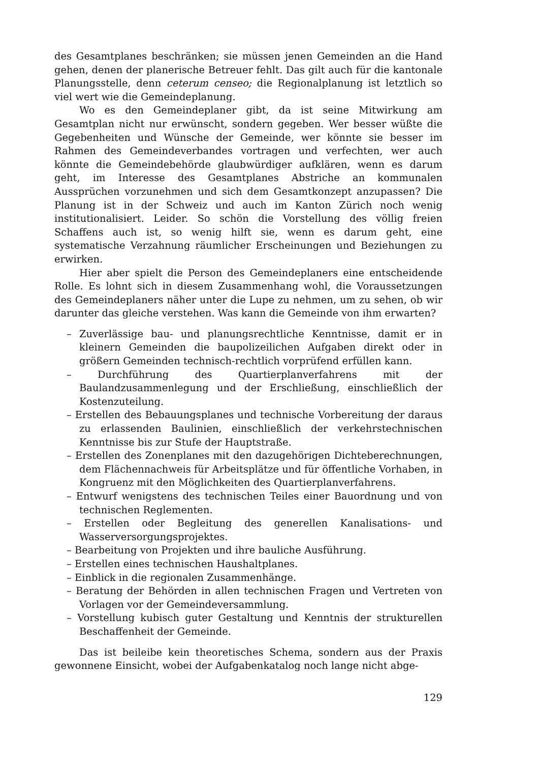des Gesamtplanes beschränken; sie müssen jenen Gemeinden an die Hand gehen, denen der planerische Betreuer fehlt. Das gilt auch für die kantonale Planungsstelle, denn ceterum censeo; die Regionalplanung ist letztlich so viel wert wie die Gemeindeplanung.
Wo es den Gemeindeplaner gibt, da ist seine Mitwirkung am Gesamtplan nicht nur erwünscht, sondern gegeben. Wer besser wüßte die Gegebenheiten und Wünsche der Gemeinde, wer könnte sie besser im Rahmen des Gemeindeverbandes vortragen und verfechten, wer auch könnte die Gemeindebehörde glaubwürdiger aufklären, wenn es darum geht, im Interesse des Gesamtplanes Abstriche an kommunalen Aussprüchen vorzunehmen und sich dem Gesamtkonzept anzupassen? Die Planung ist in der Schweiz und auch im Kanton Zürich noch wenig institutionalisiert. Leider. So schön die Vorstellung des völlig freien Schaffens auch ist, so wenig hilft sie, wenn es darum geht, eine systematische Verzahnung räumlicher Erscheinungen und Beziehungen zu erwirken.
Hier aber spielt die Person des Gemeindeplaners eine entscheidende Rolle. Es lohnt sich in diesem Zusammenhang wohl, die Voraussetzungen des Gemeindeplaners näher unter die Lupe zu nehmen, um zu sehen, ob wir darunter das gleiche verstehen. Was kann die Gemeinde von ihm erwarten?
– Zuverlässige bau- und planungsrechtliche Kenntnisse, damit er in kleinern Gemeinden die baupolizeilichen Aufgaben direkt oder in größern Gemeinden technisch-rechtlich vorprüfend erfüllen kann.
– Durchführung des Quartierplanverfahrens mit der Baulandzusammenlegung und der Erschließung, einschließlich der Kostenzuteilung.
– Erstellen des Bebauungsplanes und technische Vorbereitung der daraus zu erlassenden Baulinien, einschließlich der verkehrstechnischen Kenntnisse bis zur Stufe der Hauptstraße.
– Erstellen des Zonenplanes mit den dazugehörigen Dichteberechnungen, dem Flächennachweis für Arbeitsplätze und für öffentliche Vorhaben, in Kongruenz mit den Möglichkeiten des Quartierplanverfahrens.
– Entwurf wenigstens des technischen Teiles einer Bauordnung und von technischen Reglementen.
– Erstellen oder Begleitung des generellen Kanalisations- und Wasserversorgungsprojektes.
– Bearbeitung von Projekten und ihre bauliche Ausführung.
– Erstellen eines technischen Haushaltplanes.
– Einblick in die regionalen Zusammenhänge.
– Beratung der Behörden in allen technischen Fragen und Vertreten von Vorlagen vor der Gemeindeversammlung.
– Vorstellung kubisch guter Gestaltung und Kenntnis der strukturellen Beschaffenheit der Gemeinde.
Das ist beileibe kein theoretisches Schema, sondern aus der Praxis gewonnene Einsicht, wobei der Aufgabenkatalog noch lange nicht abge-
129